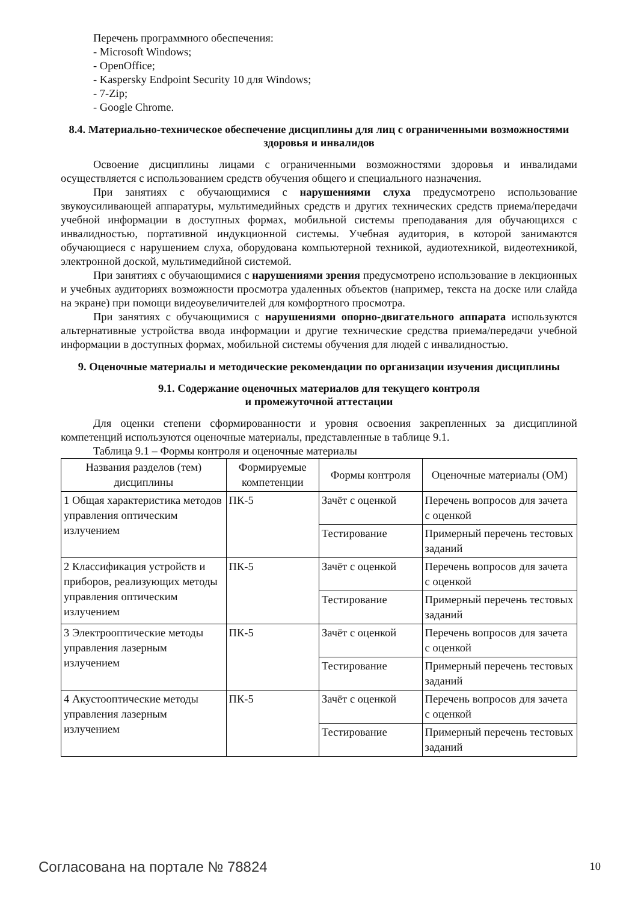Перечень программного обеспечения:
- Microsoft Windows;
- OpenOffice;
- Kaspersky Endpoint Security 10 для Windows;
- 7-Zip;
- Google Chrome.
8.4. Материально-техническое обеспечение дисциплины для лиц с ограниченными возможностями здоровья и инвалидов
Освоение дисциплины лицами с ограниченными возможностями здоровья и инвалидами осуществляется с использованием средств обучения общего и специального назначения.
При занятиях с обучающимися с нарушениями слуха предусмотрено использование звукоусиливающей аппаратуры, мультимедийных средств и других технических средств приема/передачи учебной информации в доступных формах, мобильной системы преподавания для обучающихся с инвалидностью, портативной индукционной системы. Учебная аудитория, в которой занимаются обучающиеся с нарушением слуха, оборудована компьютерной техникой, аудиотехникой, видеотехникой, электронной доской, мультимедийной системой.
При занятиях с обучающимися с нарушениями зрения предусмотрено использование в лекционных и учебных аудиториях возможности просмотра удаленных объектов (например, текста на доске или слайда на экране) при помощи видеоувеличителей для комфортного просмотра.
При занятиях с обучающимися с нарушениями опорно-двигательного аппарата используются альтернативные устройства ввода информации и другие технические средства приема/передачи учебной информации в доступных формах, мобильной системы обучения для людей с инвалидностью.
9. Оценочные материалы и методические рекомендации по организации изучения дисциплины
9.1. Содержание оценочных материалов для текущего контроля
и промежуточной аттестации
Для оценки степени сформированности и уровня освоения закрепленных за дисциплиной компетенций используются оценочные материалы, представленные в таблице 9.1.
Таблица 9.1 – Формы контроля и оценочные материалы
| Названия разделов (тем) дисциплины | Формируемые компетенции | Формы контроля | Оценочные материалы (ОМ) |
| --- | --- | --- | --- |
| 1 Общая характеристика методов управления оптическим излучением | ПК-5 | Зачёт с оценкой | Перечень вопросов для зачета с оценкой |
| | | Тестирование | Примерный перечень тестовых заданий |
| 2 Классификация устройств и приборов, реализующих методы управления оптическим излучением | ПК-5 | Зачёт с оценкой | Перечень вопросов для зачета с оценкой |
| | | Тестирование | Примерный перечень тестовых заданий |
| 3 Электрооптические методы управления лазерным излучением | ПК-5 | Зачёт с оценкой | Перечень вопросов для зачета с оценкой |
| | | Тестирование | Примерный перечень тестовых заданий |
| 4 Акустооптические методы управления лазерным излучением | ПК-5 | Зачёт с оценкой | Перечень вопросов для зачета с оценкой |
| | | Тестирование | Примерный перечень тестовых заданий |
Согласована на портале № 78824 10